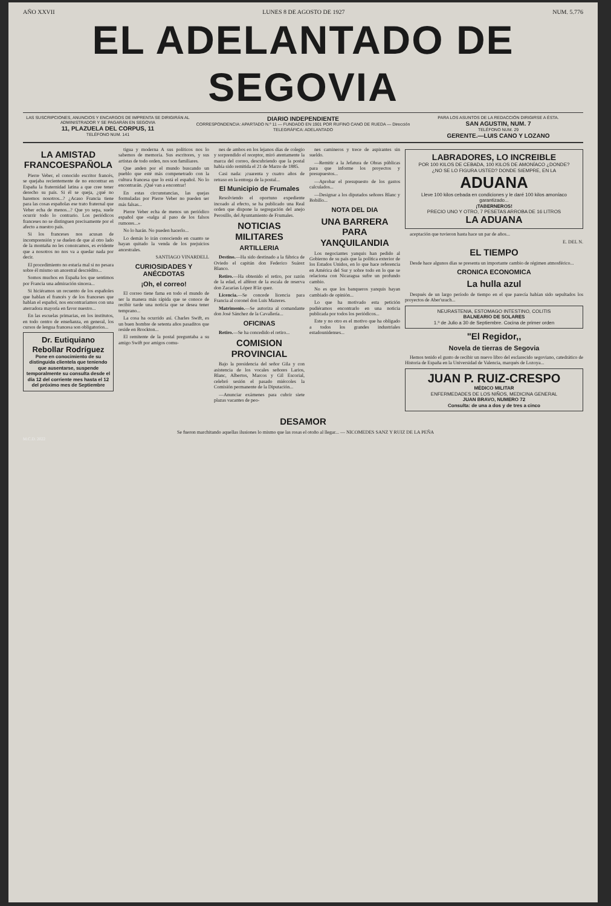AÑO XXVII LUNES 8 DE AGOSTO DE 1927 NUM. 5.776
EL ADELANTADO DE SEGOVIA
LAS SUSCRIPCIONES, ANUNCIOS Y ENCARGOS DE IMPRENTA SE DIRIGIRÁN AL ADMINISTRADOR Y SE PAGARÁN EN SEGOVIA
11, PLAZUELA DEL CORPUS, 11
TELÉFONO NUM. 141
DIARIO INDEPENDIENTE
CORRESPONDENCIA: APARTADO N.º 11 — FUNDADO EN 1901 POR RUFINO CANO DE RUEDA — Dirección TELEGRÁFICA: ADELANTADO
PARA LOS ASUNTOS DE LA REDACCIÓN DIRIGIRSE A ÉSTA.
SAN AGUSTIN, NUM. 7
TELÉFONO NUM. 29
GERENTE.—LUIS CANO Y LOZANO
LA AMISTAD FRANCOESPAÑOLA
Pierre Veber, el conocido escritor francés, se quejaba recientemente de no encontrar en España la fraternidad latina a que cree tener derecho su país. Si él se queja, ¿qué no haremos nosotros...? ¿Acaso Francia tiene para las cosas españolas ese trato fraternal que Veber echa de menos...? Que yo sepa, suele ocurrir todo lo contrario. Los periódicos franceses no se distinguen precisamente por el afecto a nuestro país.
Si los franceses nos acusan de incomprensión y se duelen de que al otro lado de la montaña no les conozcamos, es evidente que a nosotros no nos va a quedar nada por decir.
El procedimiento no estaría mal si no pesara sobre él mismo un ancestral descrédito...
Somos muchos en España los que sentimos por Francia una admiración sincera...
Si hiciéramos un recuento de los españoles que hablan el francés y de los franceses que hablan el español, nos encontraríamos con una aterradora mayoría en favor nuestro...
En las escuelas primarias, en los institutos, en todo centro de enseñanza, en general, los cursos de lengua francesa son obligatorios...
Dr. Eutiquiano Rebollar Rodríguez
Pone en conocimiento de su distinguida clientela que teniendo que ausentarse, suspende temporalmente su consulta desde el día 12 del corriente mes hasta el 12 del próximo mes de Septiembre
tigua y moderna A sus políticos nos lo sabemos de memoria. Sus escritores, y sus artistas de todo orden, nos son familiares.
Que anden por el mundo buscando un pueblo que esté más compenetrado con la cultura francesa que lo está el español. No lo encontrarán. ¡Qué van a encontrar!
En estas circunstancias, las quejas formuladas por Pierre Veber no pueden ser más falsas...
Pierre Veber echa de menos un periódico español que «salga al paso de los falsos rumores...»
No lo harán. No pueden hacerlo...
Lo demás lo irán conociendo en cuanto se hayan quitado la venda de los prejuicios ancestrales.
SANTIAGO VINARDELL
CURIOSIDADES Y ANÉCDOTAS
¡Oh, el correo!
El correo tiene fama en todo el mundo de ser la manera más rápida que se conoce de recibir tarde una noticia que se desea tener temprano...
La cosa ha ocurrido así. Charles Swift, es un buen hombre de setenta años pasaditos que reside en Brockton...
El remitente de la postal preguntaba a su amigo Swift por amigos comu-
nes de ambos en los lejanos días de colegio y sorprendido el receptor, miró atentamente la marca del correo, descubriendo que la postal había sido remitida el 21 de Marzo de 1885.
Casi nada: ¡cuarenta y cuatro años de retraso en la entrega de la postal...
El Municipio de Frumales
Resolviendo el oportuno expediente incoado al efecto, se ha publicado una Real orden que dispone la segregación del anejo Perosillo, del Ayuntamiento de Frumales.
NOTICIAS MILITARES
ARTILLERIA
Destino.—Ha sido destinado a la fábrica de Oviedo el capitán don Federico Suárez Blanco.
Retiro.—Ha obtenido el retiro, por razón de la edad, el alférez de la escala de reserva don Zacarías López B'áz quez.
Licencia.—Se concede licencia para Francia al coronel don Luis Mazeres.
Matrimonio.—Se autoriza al comandante don José Sánchez de la Cavallería...
OFICINAS
Retiro.—Se ha concedido el retiro...
COMISION PROVINCIAL
Bajo la presidencia del señor Gila y con asistencia de los vocales señores Larios, Blanc, Albertos, Marcos y Gil Escorial, celebró sesión el pasado miércoles la Comisión permanente de la Diputación...
—Anunciar exámenes para cubrir siete plazas vacantes de peo-
nes camineros y trece de aspirantes sin sueldo.
—Remitir a la Jefatura de Obras públicas para que informe los proyectos y presupuestos...
—Aprobar el presupuesto de los gastos calculados...
—Designar a los diputados señores Blanc y Bobillo...
NOTA DEL DIA
UNA BARRERA PARA YANQUILANDIA
Los negociantes yanquis han pedido al Gobierno de su país que la política exterior de los Estados Unidos, en lo que hace referencia en América del Sur y sobre todo en lo que se relaciona con Nicaragua sufre un profundo cambio.
No es que los banqueros yanquis hayan cambiado de opinión...
Lo que ha motivado esta petición pudiéramos encontrarlo en una noticia publicada por todos los periódicos...
Este y no otro es el motivo que ha obligado a todos los grandes industriales estadounidenses...
LABRADORES, LO INCREIBLE
POR 100 KILOS DE CEBADA, 100 KILOS DE AMONÍACO ¿DONDE?
¿NO SE LO FIGURA USTED? DONDE SIEMPRE, EN LA
ADUANA
Lleve 100 kilos cebada en condiciones y le daré 100 kilos amoníaco garantizado...
¡TABERNEROS!
PRECIO UNO Y OTRO, 7 PESETAS ARROBA DE 16 LITROS
LA ADUANA
aceptación que tuvieron hasta hace un par de años...
E. DEL N.
EL TIEMPO
Desde hace algunos días se presenta un importante cambio de régimen atmosférico...
CRONICA ECONOMICA
La hulla azul
Después de un largo período de tiempo en el que parecía habían sido sepultados los proyectos de Aber'urach...
NEURASTENIA, ESTOMAGO INTESTINO, COLITIS
BALNEARIO DE SOLARES
1.º de Julio a 30 de Septiembre. Cocina de primer orden
"El Regidor,,
Novela de tierras de Segovia
Hemos tenido el gusto de recibir un nuevo libro del esclarecido segoviano, catedrático de Historia de España en la Universidad de Valencia, marqués de Lozoya...
JUAN P. RUIZ-CRESPO
MÉDICO MILITAR
ENFERMEDADES DE LOS NIÑOS, MEDICINA GENERAL
JUAN BRAVO, NUMERO 72
Consulta: de una a dos y de tres a cinco
DESAMOR
Se fueron marchitando aquellas ilusiones lo mismo que las rosas el otoño al llegar... — NICOMEDES SANZ Y RUIZ DE LA PEÑA
M.C.D. 2022